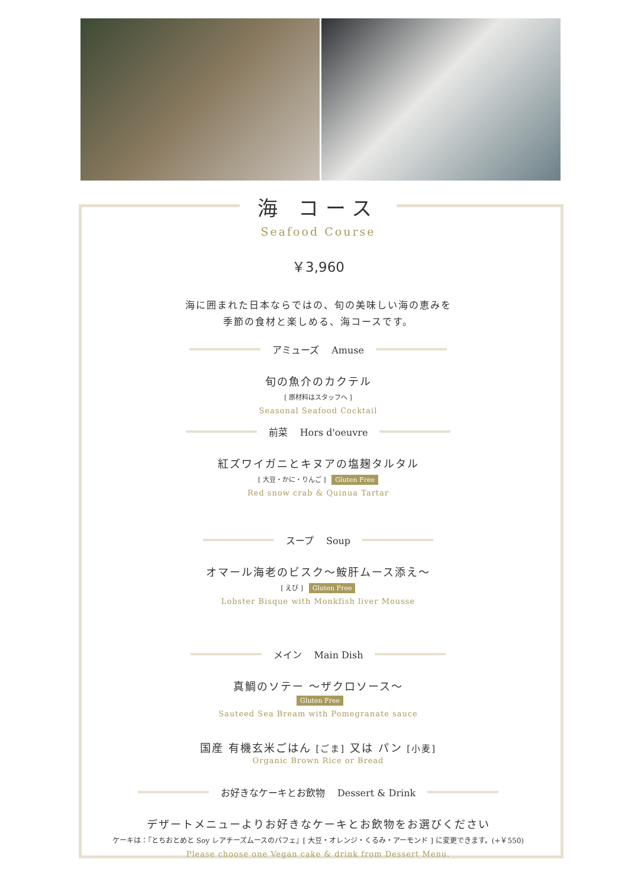海 コース
Seafood Course
￥3,960
海に囲まれた日本ならではの、旬の美味しい海の恵みを
季節の食材と楽しめる、海コースです。
アミューズ　 Amuse
旬の魚介のカクテル
[ 原材料はスタッフへ ]
Seasonal Seafood Cocktail
前菜　 Hors d'oeuvre
紅ズワイガニとキヌアの塩麹タルタル
[ 大豆・かに・りんご ] Gluten Free
Red snow crab & Quinua Tartar
スープ　 Soup
オマール海老のビスク～鮟肝ムース添え～
[ えび ] Gluten Free
Lobster Bisque with Monkfish liver Mousse
メイン　 Main Dish
真鯛のソテー ～ザクロソース～
Gluten Free
Sauteed Sea Bream with Pomegranate sauce
国産 有機玄米ごはん [ごま] 又は パン [小麦]
Organic Brown Rice or Bread
お好きなケーキとお飲物　 Dessert & Drink
デザートメニューよりお好きなケーキとお飲物をお選びください
ケーキは：『とちおとめと Soy レアチーズムースのパフェ』[ 大豆・オレンジ・くるみ・アーモンド ] に変更できます。(+￥550)
Please choose one Vegan cake & drink from Dessert Menu.